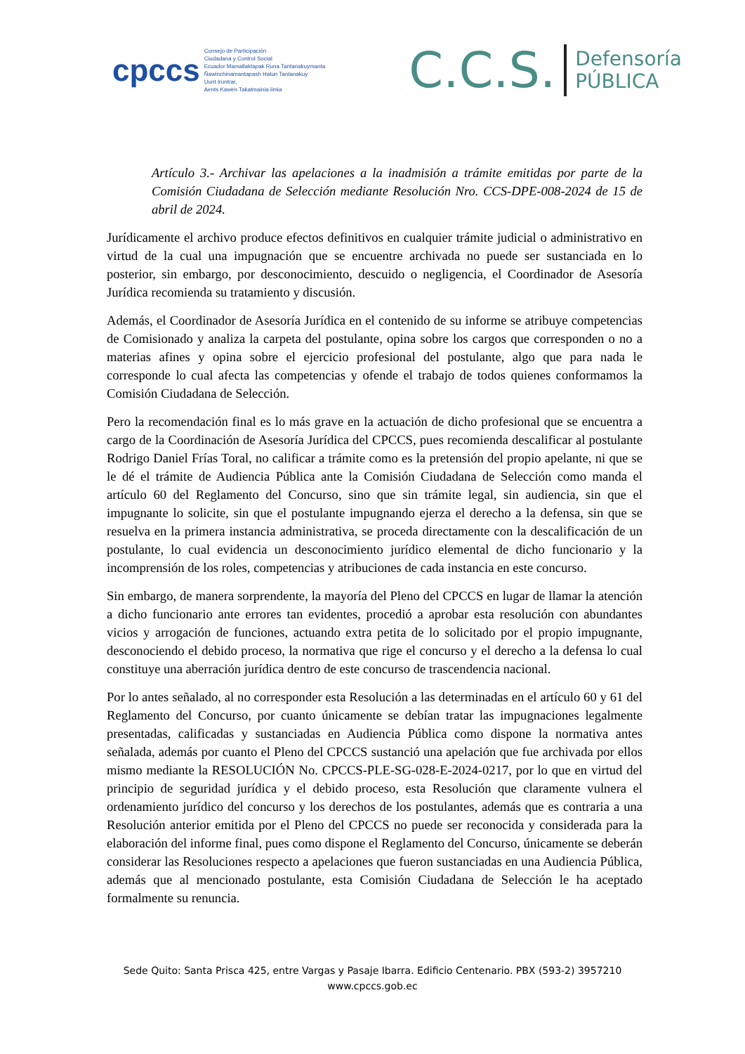cpccs
Consejo de Participación
Ciudadana y Control Social
Ecuador Mamallaktapak Runa Tantanakuymanta
Ñawinchinamantapash Hatun Tantanakuy
Uunt Iruntrar,
Aents Kawen Takatmainia iimia
C.C.S. Defensoría
PÚBLICA
Artículo 3.- Archivar las apelaciones a la inadmisión a trámite emitidas por parte de la Comisión Ciudadana de Selección mediante Resolución Nro. CCS-DPE-008-2024 de 15 de abril de 2024.
Jurídicamente el archivo produce efectos definitivos en cualquier trámite judicial o administrativo en virtud de la cual una impugnación que se encuentre archivada no puede ser sustanciada en lo posterior, sin embargo, por desconocimiento, descuido o negligencia, el Coordinador de Asesoría Jurídica recomienda su tratamiento y discusión.
Además, el Coordinador de Asesoría Jurídica en el contenido de su informe se atribuye competencias de Comisionado y analiza la carpeta del postulante, opina sobre los cargos que corresponden o no a materias afines y opina sobre el ejercicio profesional del postulante, algo que para nada le corresponde lo cual afecta las competencias y ofende el trabajo de todos quienes conformamos la Comisión Ciudadana de Selección.
Pero la recomendación final es lo más grave en la actuación de dicho profesional que se encuentra a cargo de la Coordinación de Asesoría Jurídica del CPCCS, pues recomienda descalificar al postulante Rodrigo Daniel Frías Toral, no calificar a trámite como es la pretensión del propio apelante, ni que se le dé el trámite de Audiencia Pública ante la Comisión Ciudadana de Selección como manda el artículo 60 del Reglamento del Concurso, sino que sin trámite legal, sin audiencia, sin que el impugnante lo solicite, sin que el postulante impugnando ejerza el derecho a la defensa, sin que se resuelva en la primera instancia administrativa, se proceda directamente con la descalificación de un postulante, lo cual evidencia un desconocimiento jurídico elemental de dicho funcionario y la incomprensión de los roles, competencias y atribuciones de cada instancia en este concurso.
Sin embargo, de manera sorprendente, la mayoría del Pleno del CPCCS en lugar de llamar la atención a dicho funcionario ante errores tan evidentes, procedió a aprobar esta resolución con abundantes vicios y arrogación de funciones, actuando extra petita de lo solicitado por el propio impugnante, desconociendo el debido proceso, la normativa que rige el concurso y el derecho a la defensa lo cual constituye una aberración jurídica dentro de este concurso de trascendencia nacional.
Por lo antes señalado, al no corresponder esta Resolución a las determinadas en el artículo 60 y 61 del Reglamento del Concurso, por cuanto únicamente se debían tratar las impugnaciones legalmente presentadas, calificadas y sustanciadas en Audiencia Pública como dispone la normativa antes señalada, además por cuanto el Pleno del CPCCS sustanció una apelación que fue archivada por ellos mismo mediante la RESOLUCIÓN No. CPCCS-PLE-SG-028-E-2024-0217, por lo que en virtud del principio de seguridad jurídica y el debido proceso, esta Resolución que claramente vulnera el ordenamiento jurídico del concurso y los derechos de los postulantes, además que es contraria a una Resolución anterior emitida por el Pleno del CPCCS no puede ser reconocida y considerada para la elaboración del informe final, pues como dispone el Reglamento del Concurso, únicamente se deberán considerar las Resoluciones respecto a apelaciones que fueron sustanciadas en una Audiencia Pública, además que al mencionado postulante, esta Comisión Ciudadana de Selección le ha aceptado formalmente su renuncia.
Sede Quito: Santa Prisca 425, entre Vargas y Pasaje Ibarra. Edificio Centenario. PBX (593-2) 3957210
www.cpccs.gob.ec